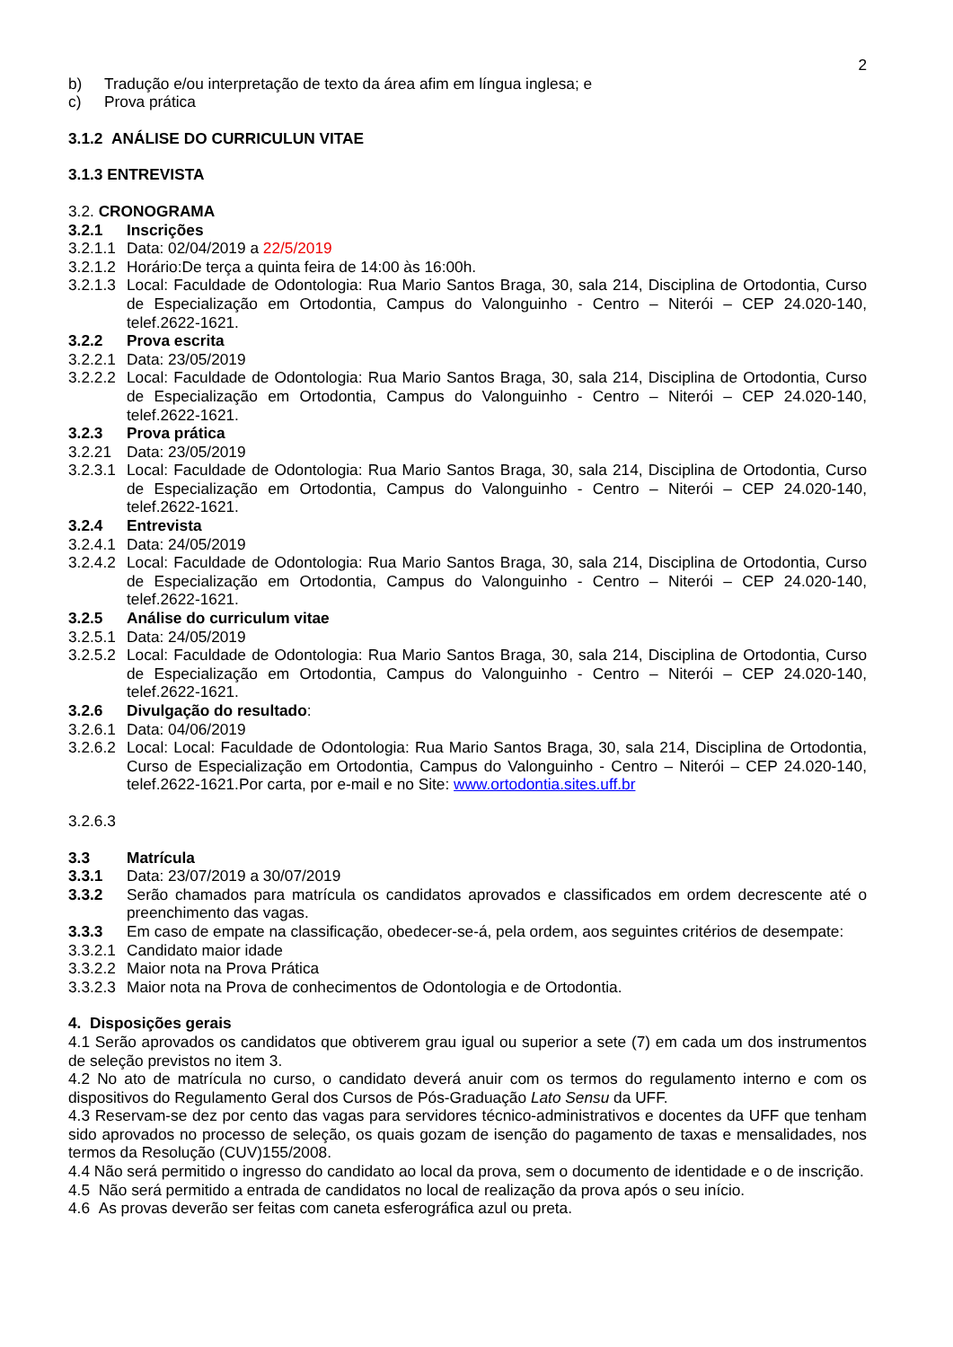2
b) Tradução e/ou interpretação de texto da área afim em língua inglesa; e
c) Prova prática
3.1.2 ANÁLISE DO CURRICULUN VITAE
3.1.3 ENTREVISTA
3.2. CRONOGRAMA
3.2.1 Inscrições
3.2.1.1 Data: 02/04/2019 a 22/5/2019
3.2.1.2 Horário:De terça a quinta feira de 14:00 às 16:00h.
3.2.1.3 Local: Faculdade de Odontologia: Rua Mario Santos Braga, 30, sala 214, Disciplina de Ortodontia, Curso de Especialização em Ortodontia, Campus do Valonguinho - Centro – Niterói – CEP 24.020-140, telef.2622-1621.
3.2.2 Prova escrita
3.2.2.1 Data: 23/05/2019
3.2.2.2 Local: Faculdade de Odontologia: Rua Mario Santos Braga, 30, sala 214, Disciplina de Ortodontia, Curso de Especialização em Ortodontia, Campus do Valonguinho - Centro – Niterói – CEP 24.020-140, telef.2622-1621.
3.2.3 Prova prática
3.2.21 Data: 23/05/2019
3.2.3.1 Local: Faculdade de Odontologia: Rua Mario Santos Braga, 30, sala 214, Disciplina de Ortodontia, Curso de Especialização em Ortodontia, Campus do Valonguinho - Centro – Niterói – CEP 24.020-140, telef.2622-1621.
3.2.4 Entrevista
3.2.4.1 Data: 24/05/2019
3.2.4.2 Local: Faculdade de Odontologia: Rua Mario Santos Braga, 30, sala 214, Disciplina de Ortodontia, Curso de Especialização em Ortodontia, Campus do Valonguinho - Centro – Niterói – CEP 24.020-140, telef.2622-1621.
3.2.5 Análise do curriculum vitae
3.2.5.1 Data: 24/05/2019
3.2.5.2 Local: Faculdade de Odontologia: Rua Mario Santos Braga, 30, sala 214, Disciplina de Ortodontia, Curso de Especialização em Ortodontia, Campus do Valonguinho - Centro – Niterói – CEP 24.020-140, telef.2622-1621.
3.2.6 Divulgação do resultado:
3.2.6.1 Data: 04/06/2019
3.2.6.2 Local: Local: Faculdade de Odontologia: Rua Mario Santos Braga, 30, sala 214, Disciplina de Ortodontia, Curso de Especialização em Ortodontia, Campus do Valonguinho - Centro – Niterói – CEP 24.020-140, telef.2622-1621.Por carta, por e-mail e no Site: www.ortodontia.sites.uff.br
3.2.6.3
3.3 Matrícula
3.3.1 Data: 23/07/2019 a 30/07/2019
3.3.2 Serão chamados para matrícula os candidatos aprovados e classificados em ordem decrescente até o preenchimento das vagas.
3.3.3 Em caso de empate na classificação, obedecer-se-á, pela ordem, aos seguintes critérios de desempate:
3.3.2.1 Candidato maior idade
3.3.2.2 Maior nota na Prova Prática
3.3.2.3 Maior nota na Prova de conhecimentos de Odontologia e de Ortodontia.
4. Disposições gerais
4.1 Serão aprovados os candidatos que obtiverem grau igual ou superior a sete (7) em cada um dos instrumentos de seleção previstos no item 3.
4.2 No ato de matrícula no curso, o candidato deverá anuir com os termos do regulamento interno e com os dispositivos do Regulamento Geral dos Cursos de Pós-Graduação Lato Sensu da UFF.
4.3 Reservam-se dez por cento das vagas para servidores técnico-administrativos e docentes da UFF que tenham sido aprovados no processo de seleção, os quais gozam de isenção do pagamento de taxas e mensalidades, nos termos da Resolução (CUV)155/2008.
4.4 Não será permitido o ingresso do candidato ao local da prova, sem o documento de identidade e o de inscrição.
4.5 Não será permitido a entrada de candidatos no local de realização da prova após o seu início.
4.6 As provas deverão ser feitas com caneta esferográfica azul ou preta.